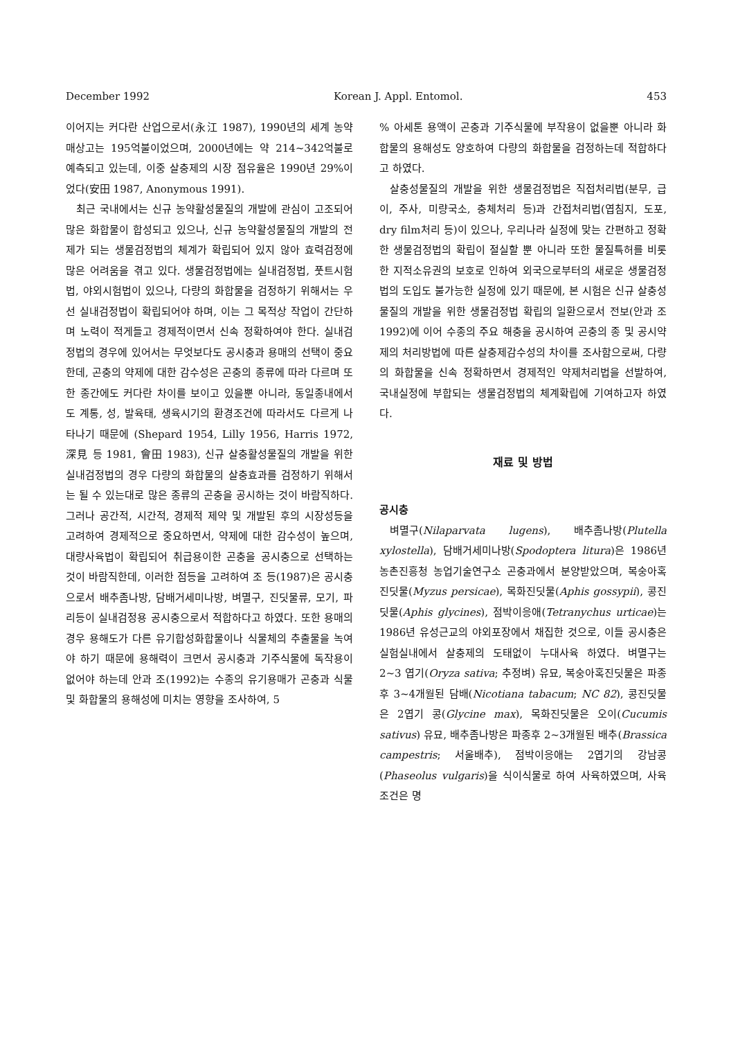December 1992 Korean J. Appl. Entomol. 453
이어지는 커다란 산업으로서(永江 1987), 1990년의 세계 농약 매상고는 195억불이었으며, 2000년에는 약 214~342억불로 예측되고 있는데, 이중 살충제의 시장 점유율은 1990년 29%이었다(安田 1987, Anonymous 1991).
최근 국내에서는 신규 농약활성물질의 개발에 관심이 고조되어 많은 화합물이 합성되고 있으나, 신규 농약활성물질의 개발의 전제가 되는 생물검정법의 체계가 확립되어 있지 않아 효력검정에 많은 어려움을 겪고 있다. 생물검정법에는 실내검정법, 풋트시험법, 야외시험법이 있으나, 다량의 화합물을 검정하기 위해서는 우선 실내검정법이 확립되어야 하며, 이는 그 목적상 작업이 간단하며 노력이 적게들고 경제적이면서 신속 정확하여야 한다. 실내검정법의 경우에 있어서는 무엇보다도 공시충과 용매의 선택이 중요한데, 곤충의 약제에 대한 감수성은 곤충의 종류에 따라 다르며 또한 종간에도 커다란 차이를 보이고 있을뿐 아니라, 동일종내에서도 계통, 성, 발육태, 생육시기의 환경조건에 따라서도 다르게 나타나기 때문에 (Shepard 1954, Lilly 1956, Harris 1972, 深見 등 1981, 會田 1983), 신규 살충활성물질의 개발을 위한 실내검정법의 경우 다량의 화합물의 살충효과를 검정하기 위해서는 될 수 있는대로 많은 종류의 곤충을 공시하는 것이 바람직하다. 그러나 공간적, 시간적, 경제적 제약 및 개발된 후의 시장성등을 고려하여 경제적으로 중요하면서, 약제에 대한 감수성이 높으며, 대량사육법이 확립되어 취급용이한 곤충을 공시충으로 선택하는 것이 바람직한데, 이러한 점등을 고려하여 조 등(1987)은 공시충으로서 배추좀나방, 담배거세미나방, 벼멸구, 진딧물류, 모기, 파리등이 실내검정용 공시충으로서 적합하다고 하였다. 또한 용매의 경우 용해도가 다른 유기합성화합물이나 식물체의 추출물을 녹여야 하기 때문에 용해력이 크면서 공시충과 기주식물에 독작용이 없어야 하는데 안과 조(1992)는 수종의 유기용매가 곤충과 식물 및 화합물의 용해성에 미치는 영향을 조사하여, 5
% 아세톤 용액이 곤충과 기주식물에 부작용이 없을뿐 아니라 화합물의 용해성도 양호하여 다량의 화합물을 검정하는데 적합하다고 하였다.
살충성물질의 개발을 위한 생물검정법은 직접처리법(분무, 급이, 주사, 미량국소, 충체처리 등)과 간접처리법(엽침지, 도포, dry film처리 등)이 있으나, 우리나라 실정에 맞는 간편하고 정확한 생물검정법의 확립이 절실할 뿐 아니라 또한 물질특허를 비롯한 지적소유권의 보호로 인하여 외국으로부터의 새로운 생물검정법의 도입도 불가능한 실정에 있기 때문에, 본 시험은 신규 살충성물질의 개발을 위한 생물검정법 확립의 일환으로서 전보(안과 조 1992)에 이어 수종의 주요 해충을 공시하여 곤충의 종 및 공시약제의 처리방법에 따른 살충제감수성의 차이를 조사함으로써, 다량의 화합물을 신속 정확하면서 경제적인 약제처리법을 선발하여, 국내실정에 부합되는 생물검정법의 체계확립에 기여하고자 하였다.
재료 및 방법
공시충
벼멸구(Nilaparvata lugens), 배추좀나방(Plutella xylostella), 담배거세미나방(Spodoptera litura)은 1986년 농촌진흥청 농업기술연구소 곤충과에서 분양받았으며, 복숭아혹진딧물(Myzus persicae), 목화진딧물(Aphis gossypii), 콩진딧물(Aphis glycines), 점박이응애(Tetranychus urticae)는 1986년 유성근교의 야외포장에서 채집한 것으로, 이들 공시충은 실험실내에서 살충제의 도태없이 누대사육 하였다. 벼멸구는 2~3 엽기(Oryza sativa; 추정벼) 유묘, 복숭아혹진딧물은 파종후 3~4개월된 담배(Nicotiana tabacum; NC 82), 콩진딧물은 2엽기 콩(Glycine max), 목화진딧물은 오이(Cucumis sativus) 유묘, 배추좀나방은 파종후 2~3개월된 배추(Brassica campestris; 서울배추), 점박이응애는 2엽기의 강남콩(Phaseolus vulgaris)을 식이식물로 하여 사육하였으며, 사육조건은 명